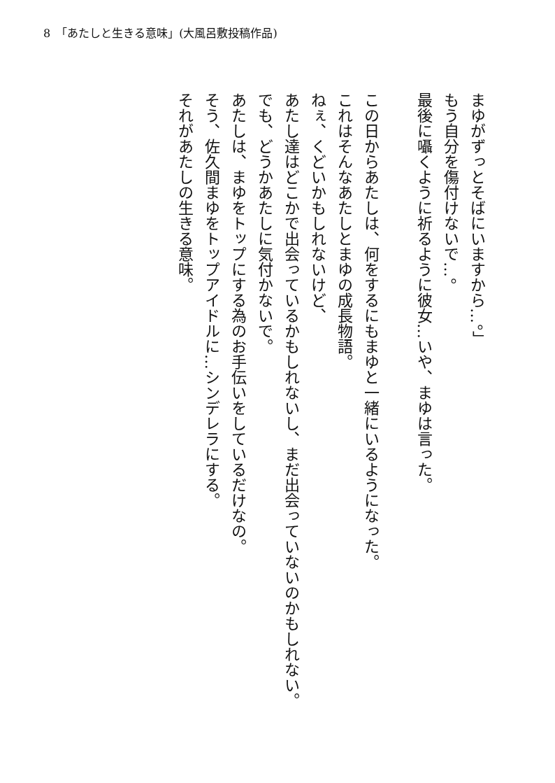8　「あたしと生きる意味」(大風呂敷投稿作品)
　まゆがずっとそばにいますから…。」
　もう自分を傷付けないで…。
　最後に囁くように祈るように彼女…いや、まゆは言った。
　この日からあたしは、何をするにもまゆと一緒にいるようになった。
　これはそんなあたしとまゆの成長物語。
　ねぇ、くどいかもしれないけど、
　あたし達はどこかで出会っているかもしれないし、まだ出会っていないのかもしれない。
　でも、どうかあたしに気付かないで。
　あたしは、まゆをトップにする為のお手伝いをしているだけなの。
　そう、佐久間まゆをトップアイドルに…シンデレラにする。
　それがあたしの生きる意味。